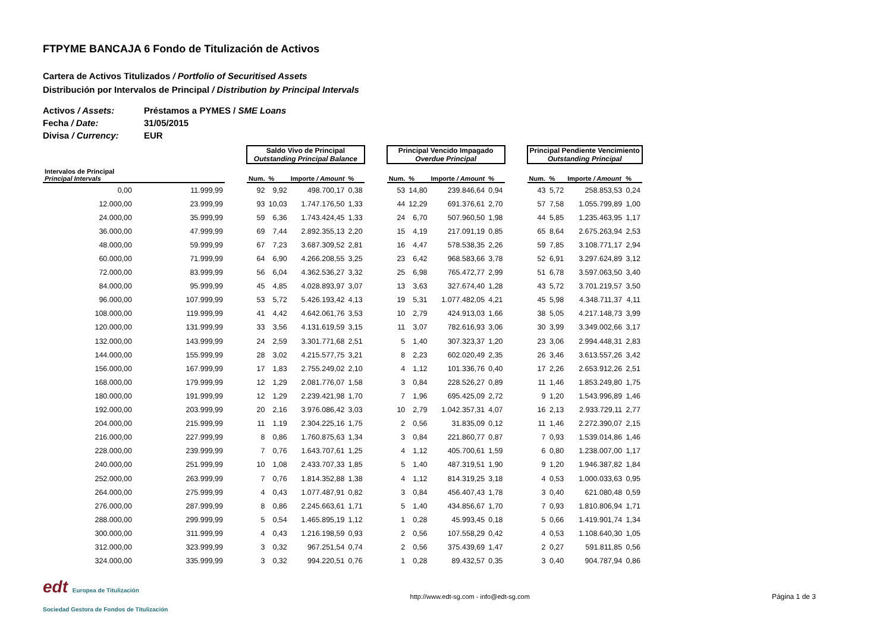FTPYME BANCAJA 6 Fondo de Titulización de Activos
Cartera de Activos Titulizados / Portfolio of Securitised Assets
Distribución por Intervalos de Principal / Distribution by Principal Intervals
Activos / Assets: Préstamos a PYMES / SME Loans
Fecha / Date: 31/05/2015
Divisa / Currency: EUR
| | | | Saldo Vivo de Principal Outstanding Principal Balance | | | | | Principal Vencido Impagado Overdue Principal | | | | | Principal Pendiente Vencimiento Outstanding Principal | | | |
| Intervalos de Principal Principal Intervals | | | Num. | % | Importe / Amount | % | | Num. | % | Importe / Amount | % | | Num. | % | Importe / Amount | % |
| 0,00 | 11.999,99 | | 92 | 9,92 | 498.700,17 | 0,38 | | 53 | 14,80 | 239.846,64 | 0,94 | | 43 | 5,72 | 258.853,53 | 0,24 |
| 12.000,00 | 23.999,99 | | 93 | 10,03 | 1.747.176,50 | 1,33 | | 44 | 12,29 | 691.376,61 | 2,70 | | 57 | 7,58 | 1.055.799,89 | 1,00 |
| 24.000,00 | 35.999,99 | | 59 | 6,36 | 1.743.424,45 | 1,33 | | 24 | 6,70 | 507.960,50 | 1,98 | | 44 | 5,85 | 1.235.463,95 | 1,17 |
| 36.000,00 | 47.999,99 | | 69 | 7,44 | 2.892.355,13 | 2,20 | | 15 | 4,19 | 217.091,19 | 0,85 | | 65 | 8,64 | 2.675.263,94 | 2,53 |
| 48.000,00 | 59.999,99 | | 67 | 7,23 | 3.687.309,52 | 2,81 | | 16 | 4,47 | 578.538,35 | 2,26 | | 59 | 7,85 | 3.108.771,17 | 2,94 |
| 60.000,00 | 71.999,99 | | 64 | 6,90 | 4.266.208,55 | 3,25 | | 23 | 6,42 | 968.583,66 | 3,78 | | 52 | 6,91 | 3.297.624,89 | 3,12 |
| 72.000,00 | 83.999,99 | | 56 | 6,04 | 4.362.536,27 | 3,32 | | 25 | 6,98 | 765.472,77 | 2,99 | | 51 | 6,78 | 3.597.063,50 | 3,40 |
| 84.000,00 | 95.999,99 | | 45 | 4,85 | 4.028.893,97 | 3,07 | | 13 | 3,63 | 327.674,40 | 1,28 | | 43 | 5,72 | 3.701.219,57 | 3,50 |
| 96.000,00 | 107.999,99 | | 53 | 5,72 | 5.426.193,42 | 4,13 | | 19 | 5,31 | 1.077.482,05 | 4,21 | | 45 | 5,98 | 4.348.711,37 | 4,11 |
| 108.000,00 | 119.999,99 | | 41 | 4,42 | 4.642.061,76 | 3,53 | | 10 | 2,79 | 424.913,03 | 1,66 | | 38 | 5,05 | 4.217.148,73 | 3,99 |
| 120.000,00 | 131.999,99 | | 33 | 3,56 | 4.131.619,59 | 3,15 | | 11 | 3,07 | 782.616,93 | 3,06 | | 30 | 3,99 | 3.349.002,66 | 3,17 |
| 132.000,00 | 143.999,99 | | 24 | 2,59 | 3.301.771,68 | 2,51 | | 5 | 1,40 | 307.323,37 | 1,20 | | 23 | 3,06 | 2.994.448,31 | 2,83 |
| 144.000,00 | 155.999,99 | | 28 | 3,02 | 4.215.577,75 | 3,21 | | 8 | 2,23 | 602.020,49 | 2,35 | | 26 | 3,46 | 3.613.557,26 | 3,42 |
| 156.000,00 | 167.999,99 | | 17 | 1,83 | 2.755.249,02 | 2,10 | | 4 | 1,12 | 101.336,76 | 0,40 | | 17 | 2,26 | 2.653.912,26 | 2,51 |
| 168.000,00 | 179.999,99 | | 12 | 1,29 | 2.081.776,07 | 1,58 | | 3 | 0,84 | 228.526,27 | 0,89 | | 11 | 1,46 | 1.853.249,80 | 1,75 |
| 180.000,00 | 191.999,99 | | 12 | 1,29 | 2.239.421,98 | 1,70 | | 7 | 1,96 | 695.425,09 | 2,72 | | 9 | 1,20 | 1.543.996,89 | 1,46 |
| 192.000,00 | 203.999,99 | | 20 | 2,16 | 3.976.086,42 | 3,03 | | 10 | 2,79 | 1.042.357,31 | 4,07 | | 16 | 2,13 | 2.933.729,11 | 2,77 |
| 204.000,00 | 215.999,99 | | 11 | 1,19 | 2.304.225,16 | 1,75 | | 2 | 0,56 | 31.835,09 | 0,12 | | 11 | 1,46 | 2.272.390,07 | 2,15 |
| 216.000,00 | 227.999,99 | | 8 | 0,86 | 1.760.875,63 | 1,34 | | 3 | 0,84 | 221.860,77 | 0,87 | | 7 | 0,93 | 1.539.014,86 | 1,46 |
| 228.000,00 | 239.999,99 | | 7 | 0,76 | 1.643.707,61 | 1,25 | | 4 | 1,12 | 405.700,61 | 1,59 | | 6 | 0,80 | 1.238.007,00 | 1,17 |
| 240.000,00 | 251.999,99 | | 10 | 1,08 | 2.433.707,33 | 1,85 | | 5 | 1,40 | 487.319,51 | 1,90 | | 9 | 1,20 | 1.946.387,82 | 1,84 |
| 252.000,00 | 263.999,99 | | 7 | 0,76 | 1.814.352,88 | 1,38 | | 4 | 1,12 | 814.319,25 | 3,18 | | 4 | 0,53 | 1.000.033,63 | 0,95 |
| 264.000,00 | 275.999,99 | | 4 | 0,43 | 1.077.487,91 | 0,82 | | 3 | 0,84 | 456.407,43 | 1,78 | | 3 | 0,40 | 621.080,48 | 0,59 |
| 276.000,00 | 287.999,99 | | 8 | 0,86 | 2.245.663,61 | 1,71 | | 5 | 1,40 | 434.856,67 | 1,70 | | 7 | 0,93 | 1.810.806,94 | 1,71 |
| 288.000,00 | 299.999,99 | | 5 | 0,54 | 1.465.895,19 | 1,12 | | 1 | 0,28 | 45.993,45 | 0,18 | | 5 | 0,66 | 1.419.901,74 | 1,34 |
| 300.000,00 | 311.999,99 | | 4 | 0,43 | 1.216.198,59 | 0,93 | | 2 | 0,56 | 107.558,29 | 0,42 | | 4 | 0,53 | 1.108.640,30 | 1,05 |
| 312.000,00 | 323.999,99 | | 3 | 0,32 | 967.251,54 | 0,74 | | 2 | 0,56 | 375.439,69 | 1,47 | | 2 | 0,27 | 591.811,85 | 0,56 |
| 324.000,00 | 335.999,99 | | 3 | 0,32 | 994.220,51 | 0,76 | | 1 | 0,28 | 89.432,57 | 0,35 | | 3 | 0,40 | 904.787,94 | 0,86 |
edt Europea de Titulización
Sociedad Gestora de Fondos de Titulización
http://www.edt-sg.com - info@edt-sg.com
Página 1 de 3